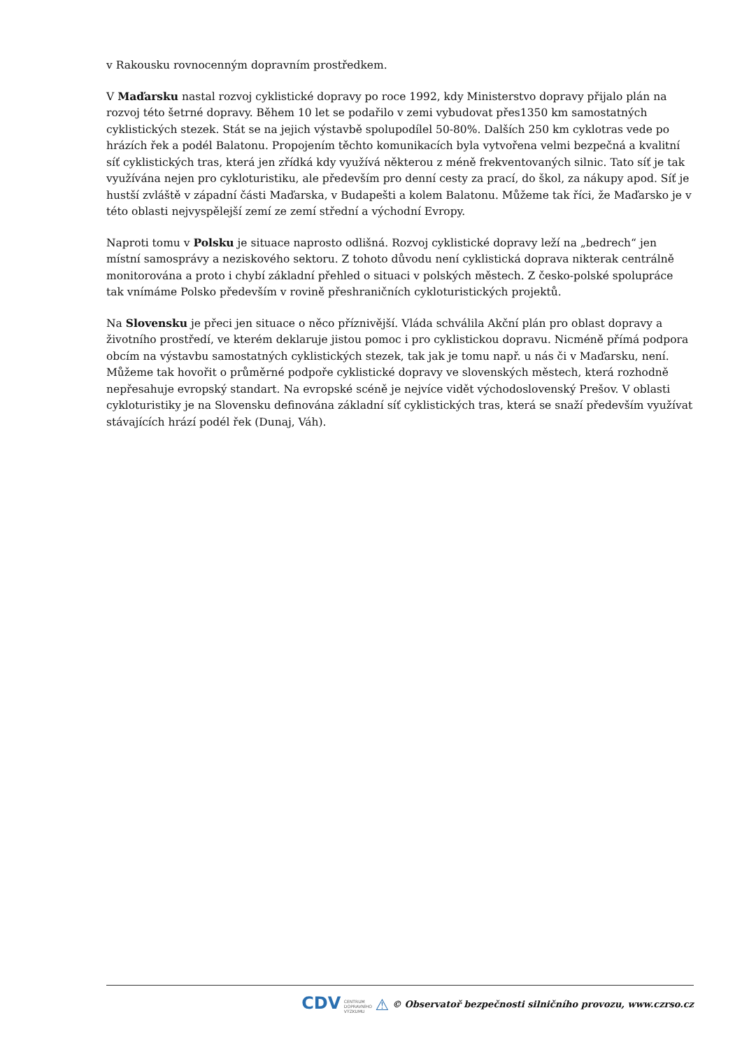v Rakousku rovnocenným dopravním prostředkem.
V Maďarsku nastal rozvoj cyklistické dopravy po roce 1992, kdy Ministerstvo dopravy přijalo plán na rozvoj této šetrné dopravy. Během 10 let se podařilo v zemi vybudovat přes1350 km samostatných cyklistických stezek. Stát se na jejich výstavbě spolupodílel 50-80%. Dalších 250 km cyklotras vede po hrázích řek a podél Balatonu. Propojením těchto komunikacích byla vytvořena velmi bezpečná a kvalitní síť cyklistických tras, která jen zřídká kdy využívá některou z méně frekventovaných silnic. Tato síť je tak využívána nejen pro cykloturistiku, ale především pro denní cesty za prací, do škol, za nákupy apod. Síť je hustší zvláště v západní části Maďarska, v Budapešti a kolem Balatonu. Můžeme tak říci, že Maďarsko je v této oblasti nejvyspělejší zemí ze zemí střední a východní Evropy.
Naproti tomu v Polsku je situace naprosto odlišná. Rozvoj cyklistické dopravy leží na „bedrech“ jen místní samosprávy a neziskového sektoru. Z tohoto důvodu není cyklistická doprava nikterak centrálně monitorována a proto i chybí základní přehled o situaci v polských městech. Z česko-polské spolupráce tak vnímáme Polsko především v rovině přeshraničních cykloturistických projektů.
Na Slovensku je přeci jen situace o něco příznivější. Vláda schválila Akční plán pro oblast dopravy a životního prostředí, ve kterém deklaruje jistou pomoc i pro cyklistickou dopravu. Nicméně přímá podpora obcím na výstavbu samostatných cyklistických stezek, tak jak je tomu např. u nás či v Maďarsku, není. Můžeme tak hovořit o průměrné podpoře cyklistické dopravy ve slovenských městech, která rozhodně nepřesahuje evropský standart. Na evropské scéně je nejvíce vidět východoslovenský Prešov. V oblasti cykloturistiky je na Slovensku definována základní síť cyklistických tras, která se snaží především využívat stávajících hrází podél řek (Dunaj, Váh).
CDV CENTRUM
DOPRAVNÍHO
VÝZKUMU ⚠ © Observatoř bezpečnosti silničního provozu, www.czrso.cz